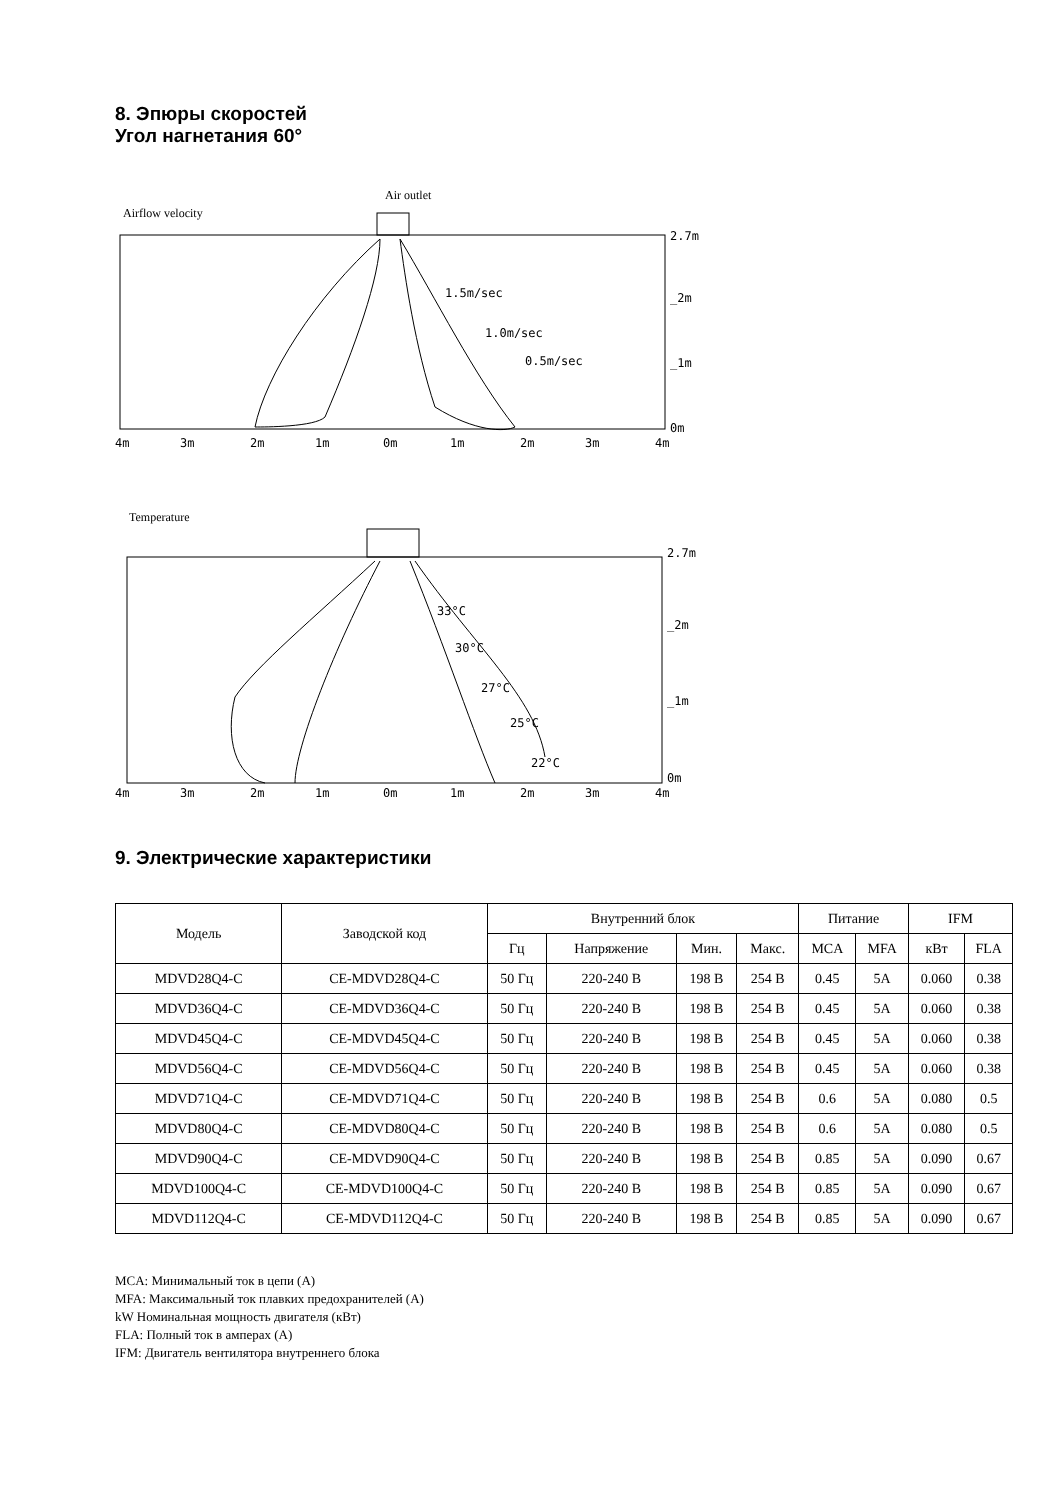8. Эпюры скоростей
Угол нагнетания 60°
Airflow velocity
Air outlet
1.5m/sec
1.0m/sec
0.5m/sec
2.7m
_2m
_1m
0m
4m
3m
2m
1m
0m
1m
2m
3m
4m
Temperature
33°C
30°C
27°C
25°C
22°C
2.7m
_2m
_1m
0m
4m
3m
2m
1m
0m
1m
2m
3m
4m
9. Электрические характеристики
| Модель | Заводской код | Внутренний блок | | | | Питание | | IFM | |
| --- | --- | --- | --- | --- | --- | --- | --- | --- | --- |
| | | Гц | Напряжение | Мин. | Макс. | MCA | MFA | кВт | FLA |
| MDVD28Q4-C | CE-MDVD28Q4-C | 50 Гц | 220-240 В | 198 В | 254 В | 0.45 | 5A | 0.060 | 0.38 |
| MDVD36Q4-C | CE-MDVD36Q4-C | 50 Гц | 220-240 В | 198 В | 254 В | 0.45 | 5A | 0.060 | 0.38 |
| MDVD45Q4-C | CE-MDVD45Q4-C | 50 Гц | 220-240 В | 198 В | 254 В | 0.45 | 5A | 0.060 | 0.38 |
| MDVD56Q4-C | CE-MDVD56Q4-C | 50 Гц | 220-240 В | 198 В | 254 В | 0.45 | 5A | 0.060 | 0.38 |
| MDVD71Q4-C | CE-MDVD71Q4-C | 50 Гц | 220-240 В | 198 В | 254 В | 0.6 | 5A | 0.080 | 0.5 |
| MDVD80Q4-C | CE-MDVD80Q4-C | 50 Гц | 220-240 В | 198 В | 254 В | 0.6 | 5A | 0.080 | 0.5 |
| MDVD90Q4-C | CE-MDVD90Q4-C | 50 Гц | 220-240 В | 198 В | 254 В | 0.85 | 5A | 0.090 | 0.67 |
| MDVD100Q4-C | CE-MDVD100Q4-C | 50 Гц | 220-240 В | 198 В | 254 В | 0.85 | 5A | 0.090 | 0.67 |
| MDVD112Q4-C | CE-MDVD112Q4-C | 50 Гц | 220-240 В | 198 В | 254 В | 0.85 | 5A | 0.090 | 0.67 |
MCA: Минимальный ток в цепи (А)
MFA: Максимальный ток плавких предохранителей (А)
kW Номинальная мощность двигателя (кВт)
FLA: Полный ток в амперах (А)
IFM: Двигатель вентилятора внутреннего блока